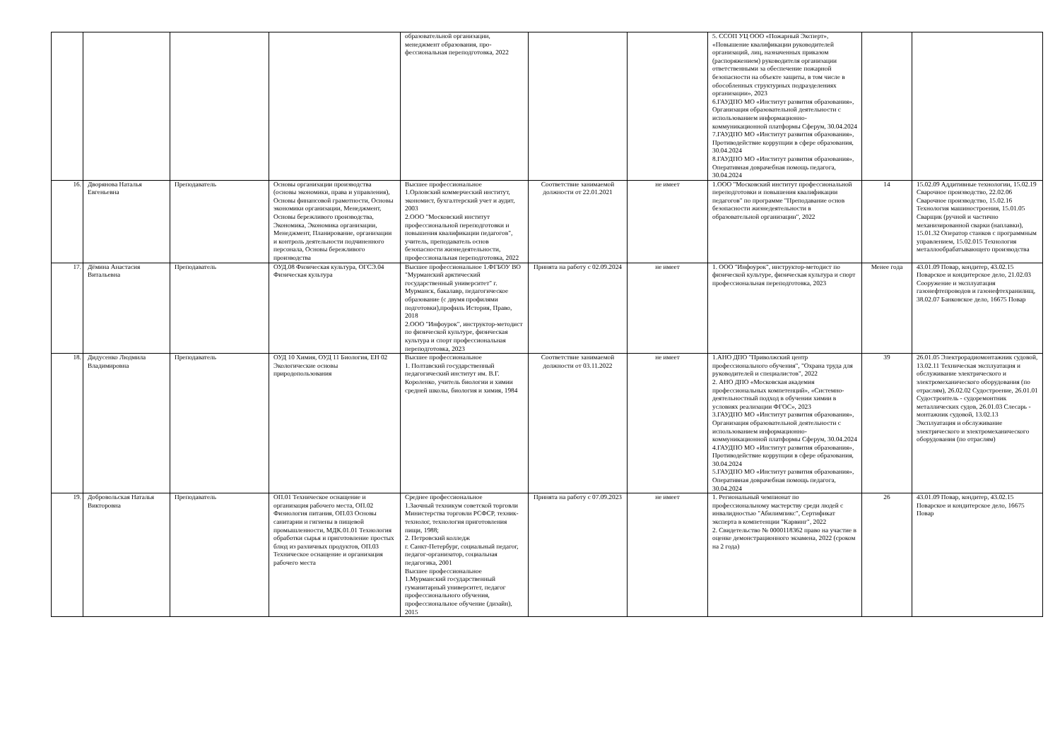| | | | | образовательной организации, менеджмент образования, про-фессиональная переподготовка, 2022 | | | 5. ССОП УЦ ООО «Пожарный Эксперт», «Повышение квалификации руководителей организаций, лиц, назначенных приказом (распоряжением) руководителя организации ответственными за обеспечение пожарной безопасности на объекте защиты, в том числе в обособленных структурных подразделениях организации», 2023 6.ГАУДПО МО «Институт развития образования», Организация образовательной деятельности с использованием информационно-коммуникационной платформы Сферум, 30.04.2024 7.ГАУДПО МО «Институт развития образования», Противодействие коррупции в сфере образования, 30.04.2024 8.ГАУДПО МО «Институт развития образования», Оперативная доврачебная помощь педагога, 30.04.2024 | | |
| 16. | Дворянова Наталья Евгеньевна | Преподаватель | Основы организации производства (основы экономики, права и управления), Основы финансовой грамотности, Основы экономики организации, Менеджмент, Основы бережливого производства, Экономика, Экономика организации, Менеджмент, Планирование, организации и контроль деятельности подчиненного персонала, Основы бережливого производства | Высшее профессиональное 1.Орловский коммерческий институт, экономист, бухгалтерский учет и аудит, 2003 2.ООО "Московский институт профессиональной переподготовки и повышения квалификации педагогов", учитель, преподаватель основ безопасности жизнедеятельности, профессиональная переподготовка, 2022 | Соответствие занимаемой должности от 22.01.2021 | не имеет | 1.ООО "Московский институт профессиональной переподготовки и повышения квалификации педагогов" по программе "Преподавание основ безопасности жизнедеятельности в образовательной организации", 2022 | 14 | 15.02.09 Аддитивные технологии, 15.02.19 Сварочное производство, 22.02.06 Сварочное производство, 15.02.16 Технология машиностроения, 15.01.05 Сварщик (ручной и частично механизированной сварки (наплавки), 15.01.32 Оператор станков с программным управлением, 15.02.015 Технология металлообрабатывающего производства |
| 17. | Дёмина Анастасия Витальевна | Преподаватель | ОУД.08 Физическая культура, ОГСЭ.04 Физическая культура | Высшее профессиональное 1.ФГБОУ ВО "Мурманский арктический государственный университет" г. Мурманск, бакалавр, педагогическое образование (с двумя профилями подготовки),профиль История, Право, 2018 2.ООО "Инфоурок", инструктор-методист по физической культуре, физическая культура и спорт профессиональная переподготовка, 2023 | Принята на работу с 02.09.2024 | не имеет | 1. ООО "Инфоурок", инструктор-методист по физической культуре, физическая культура и спорт профессиональная переподготовка, 2023 | Менее года | 43.01.09 Повар, кондитер, 43.02.15 Поварское и кондитерское дело, 21.02.03 Сооружение и эксплуатация газонефтепроводов и газонефтехранилищ, 38.02.07 Банковское дело, 16675 Повар |
| 18. | Дидусенко Людмила Владимировна | Преподаватель | ОУД 10 Химия, ОУД 11 Биология, ЕН 02 Экологические основы природопользования | Высшее профессиональное 1. Полтавский государственный педагогический институт им. В.Г. Короленко, учитель биологии и химии средней школы, биология и химия, 1984 | Соответствие занимаемой должности от 03.11.2022 | не имеет | 1.АНО ДПО "Приволжский центр профессионального обучения", "Охрана труда для руководителей и специалистов", 2022 2. АНО ДПО «Московская академия профессиональных компетенций», «Системно-деятельностный подход в обучении химии в условиях реализации ФГОС», 2023 3.ГАУДПО МО «Институт развития образования», Организация образовательной деятельности с использованием информационно-коммуникационной платформы Сферум, 30.04.2024 4.ГАУДПО МО «Институт развития образования», Противодействие коррупции в сфере образования, 30.04.2024 5.ГАУДПО МО «Институт развития образования», Оперативная доврачебная помощь педагога, 30.04.2024 | 39 | 26.01.05 Электрорадиомонтажник судовой, 13.02.11 Техническая эксплуатация и обслуживание электрического и электромеханического оборудования (по отраслям), 26.02.02 Судостроение, 26.01.01 Судостроитель - судоремонтник металлических судов, 26.01.03 Слесарь - монтажник судовой, 13.02.13 Эксплуатация и обслуживание электрического и электромеханического оборудования (по отраслям) |
| 19. | Добровольская Наталья Викторовна | Преподаватель | ОП.01 Техническое оснащение и организация рабочего места, ОП.02 Физиология питания, ОП.03 Основы санитарии и гигиены в пищевой промышленности, МДК.01.01 Технология обработки сырья и приготовление простых блюд из различных продуктов, ОП.03 Техническое оснащение и организация рабочего места | Среднее профессиональное 1.Заочный техникум советской торговли Министерства торговли РСФСР, техник-технолог, технология приготовления пищи, 1988; 2. Петровский колледж г. Санкт-Петербург, социальный педагог, педагог-организатор, социальная педагогика, 2001 Высшее профессиональное 1.Мурманский государственный гуманитарный университет, педагог профессионального обучения, профессиональное обучение (дизайн), 2015 | Принята на работу с 07.09.2023 | не имеет | 1. Региональный чемпионат по профессиональному мастерству среди людей с инвалидностью "Абилимпикс", Сертификат эксперта в компетенции "Карвинг", 2022 2. Свидетельство № 0000118362 право на участие в оценке демонстрационного экзамена, 2022 (сроком на 2 года) | 26 | 43.01.09 Повар, кондитер, 43.02.15 Поварское и кондитерское дело, 16675 Повар |